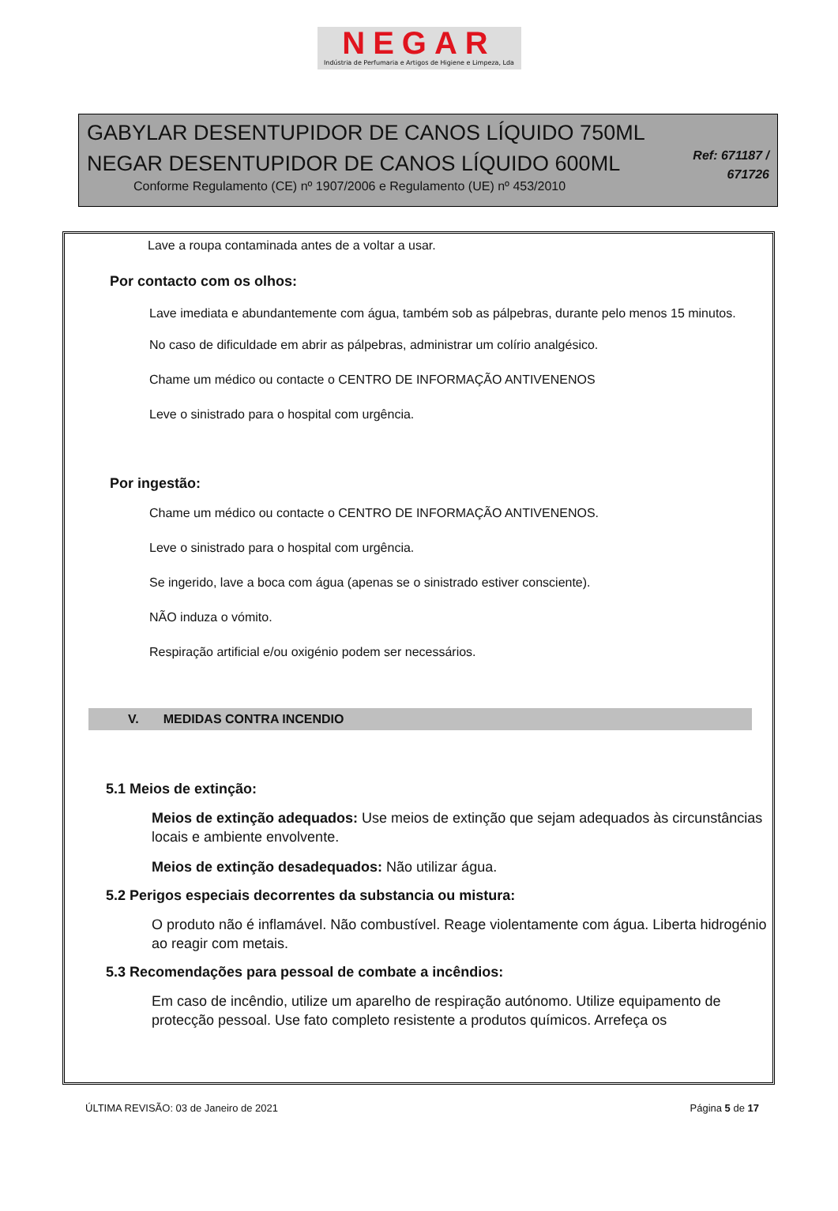NEGAR
Indústria de Perfumaria e Artigos de Higiene e Limpeza, Lda
GABYLAR DESENTUPIDOR DE CANOS LÍQUIDO 750ML
NEGAR DESENTUPIDOR DE CANOS LÍQUIDO 600ML
Conforme Regulamento (CE) nº 1907/2006 e Regulamento (UE) nº 453/2010
Ref: 671187 /
671726
Lave a roupa contaminada antes de a voltar a usar.
Por contacto com os olhos:
Lave imediata e abundantemente com água, também sob as pálpebras, durante pelo menos 15 minutos.
No caso de dificuldade em abrir as pálpebras, administrar um colírio analgésico.
Chame um médico ou contacte o CENTRO DE INFORMAÇÃO ANTIVENENOS
Leve o sinistrado para o hospital com urgência.
Por ingestão:
Chame um médico ou contacte o CENTRO DE INFORMAÇÃO ANTIVENENOS.
Leve o sinistrado para o hospital com urgência.
Se ingerido, lave a boca com água (apenas se o sinistrado estiver consciente).
NÃO induza o vómito.
Respiração artificial e/ou oxigénio podem ser necessários.
V. MEDIDAS CONTRA INCENDIO
5.1 Meios de extinção:
Meios de extinção adequados: Use meios de extinção que sejam adequados às circunstâncias locais e ambiente envolvente.
Meios de extinção desadequados: Não utilizar água.
5.2 Perigos especiais decorrentes da substancia ou mistura:
O produto não é inflamável. Não combustível. Reage violentamente com água. Liberta hidrogénio ao reagir com metais.
5.3 Recomendações para pessoal de combate a incêndios:
Em caso de incêndio, utilize um aparelho de respiração autónomo. Utilize equipamento de protecção pessoal. Use fato completo resistente a produtos químicos. Arrefeça os
ÚLTIMA REVISÃO: 03 de Janeiro de 2021 Página 5 de 17